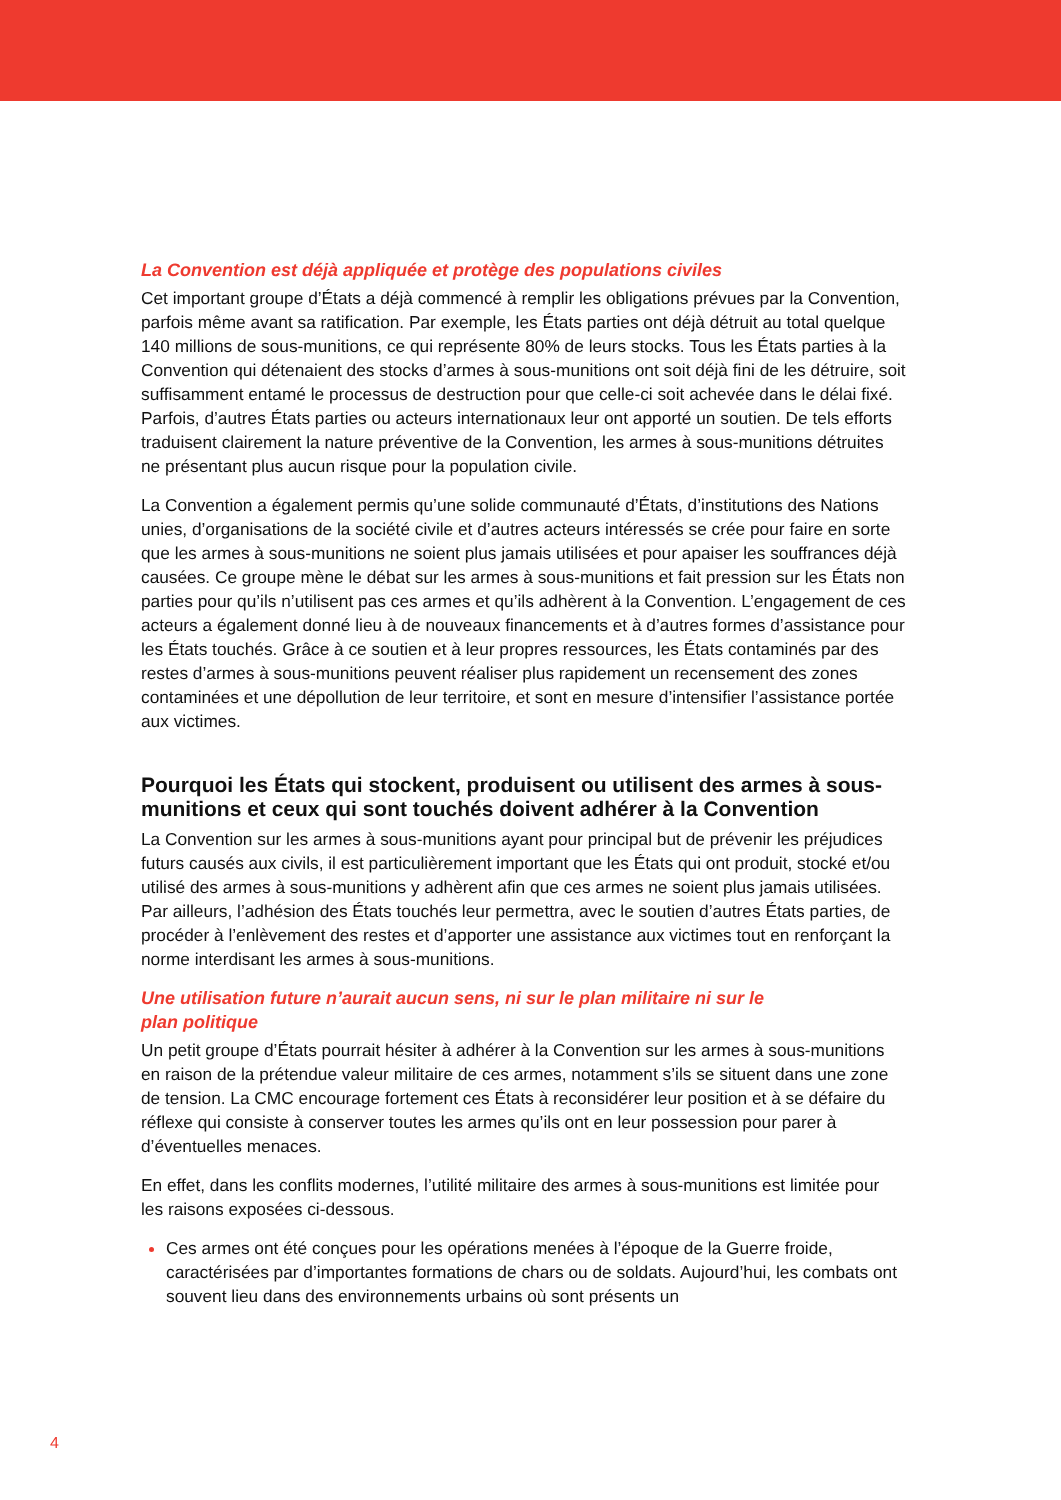La Convention est déjà appliquée et protège des populations civiles
Cet important groupe d’États a déjà commencé à remplir les obligations prévues par la Convention, parfois même avant sa ratification. Par exemple, les États parties ont déjà détruit au total quelque 140 millions de sous-munitions, ce qui représente 80% de leurs stocks. Tous les États parties à la Convention qui détenaient des stocks d’armes à sous-munitions ont soit déjà fini de les détruire, soit suffisamment entamé le processus de destruction pour que celle-ci soit achevée dans le délai fixé. Parfois, d’autres États parties ou acteurs internationaux leur ont apporté un soutien. De tels efforts traduisent clairement la nature préventive de la Convention, les armes à sous-munitions détruites ne présentant plus aucun risque pour la population civile.
La Convention a également permis qu’une solide communauté d’États, d’institutions des Nations unies, d’organisations de la société civile et d’autres acteurs intéressés se crée pour faire en sorte que les armes à sous-munitions ne soient plus jamais utilisées et pour apaiser les souffrances déjà causées. Ce groupe mène le débat sur les armes à sous-munitions et fait pression sur les États non parties pour qu’ils n’utilisent pas ces armes et qu’ils adhèrent à la Convention. L’engagement de ces acteurs a également donné lieu à de nouveaux financements et à d’autres formes d’assistance pour les États touchés. Grâce à ce soutien et à leur propres ressources, les États contaminés par des restes d’armes à sous-munitions peuvent réaliser plus rapidement un recensement des zones contaminées et une dépollution de leur territoire, et sont en mesure d’intensifier l’assistance portée aux victimes.
Pourquoi les États qui stockent, produisent ou utilisent des armes à sous-munitions et ceux qui sont touchés doivent adhérer à la Convention
La Convention sur les armes à sous-munitions ayant pour principal but de prévenir les préjudices futurs causés aux civils, il est particulièrement important que les États qui ont produit, stocké et/ou utilisé des armes à sous-munitions y adhèrent afin que ces armes ne soient plus jamais utilisées. Par ailleurs, l’adhésion des États touchés leur permettra, avec le soutien d’autres États parties, de procéder à l’enlèvement des restes et d’apporter une assistance aux victimes tout en renforçant la norme interdisant les armes à sous-munitions.
Une utilisation future n’aurait aucun sens, ni sur le plan militaire ni sur le
plan politique
Un petit groupe d’États pourrait hésiter à adhérer à la Convention sur les armes à sous-munitions en raison de la prétendue valeur militaire de ces armes, notamment s’ils se situent dans une zone de tension. La CMC encourage fortement ces États à reconsidérer leur position et à se défaire du réflexe qui consiste à conserver toutes les armes qu’ils ont en leur possession pour parer à d’éventuelles menaces.
En effet, dans les conflits modernes, l’utilité militaire des armes à sous-munitions est limitée pour les raisons exposées ci-dessous.
Ces armes ont été conçues pour les opérations menées à l’époque de la Guerre froide, caractérisées par d’importantes formations de chars ou de soldats. Aujourd’hui, les combats ont souvent lieu dans des environnements urbains où sont présents un
4